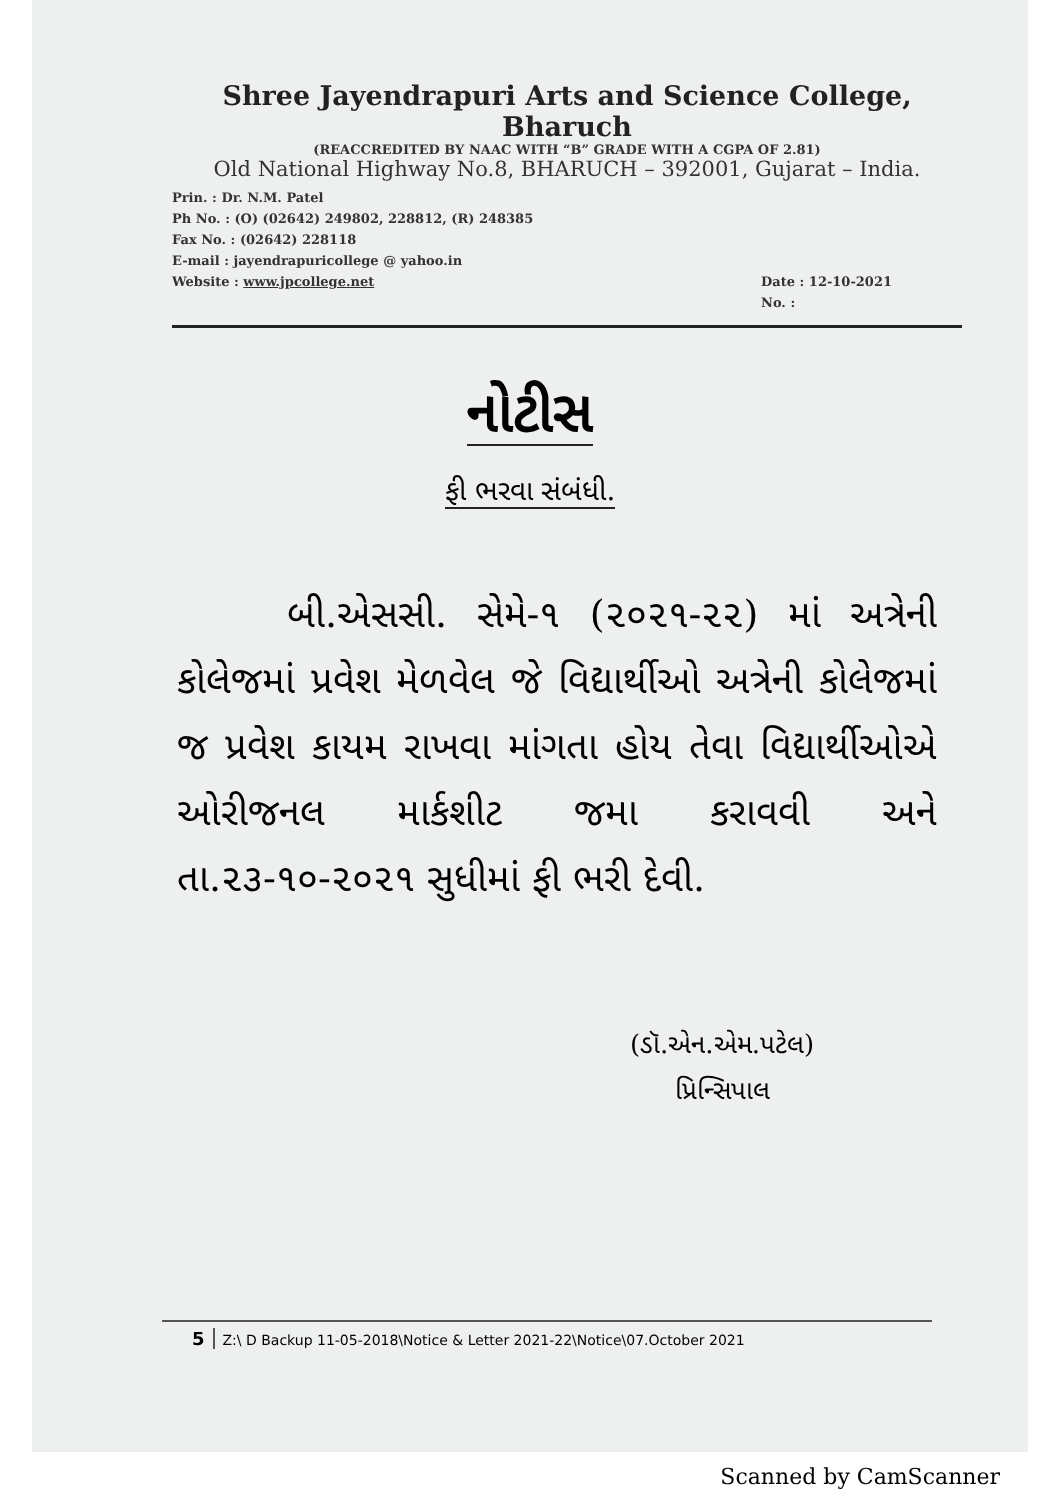Shree Jayendrapuri Arts and Science College, Bharuch
(REACCREDITED BY NAAC WITH “B” GRADE WITH A CGPA OF 2.81)
Old National Highway No.8, BHARUCH – 392001, Gujarat – India.
Prin. : Dr. N.M. Patel
Ph No. : (O) (02642) 249802, 228812, (R) 248385
Fax No. : (02642) 228118
E-mail : jayendrapuricollege @ yahoo.in
Website : www.jpcollege.net
Date : 12-10-2021
No. :
નોટીસ
ફી ભરવા સંબંધી.
બી.એસસી. સેમે-૧ (૨૦૨૧-૨૨) માં અત્રેની કોલેજમાં પ્રવેશ મેળવેલ જે વિદ્યાર્થીઓ અત્રેની કોલેજમાં જ પ્રવેશ કાયમ રાખવા માંગતા હોય તેવા વિદ્યાર્થીઓએ ઓરીજનલ માર્કશીટ જમા કરાવવી અને તા.૨૩-૧૦-૨૦૨૧ સુધીમાં ફી ભરી દેવી.
(ડૉ.એન.એમ.પટેલ)
પ્રિન્સિપાલ
5 Z:\ D Backup 11-05-2018\Notice & Letter 2021-22\Notice\07.October 2021
Scanned by CamScanner